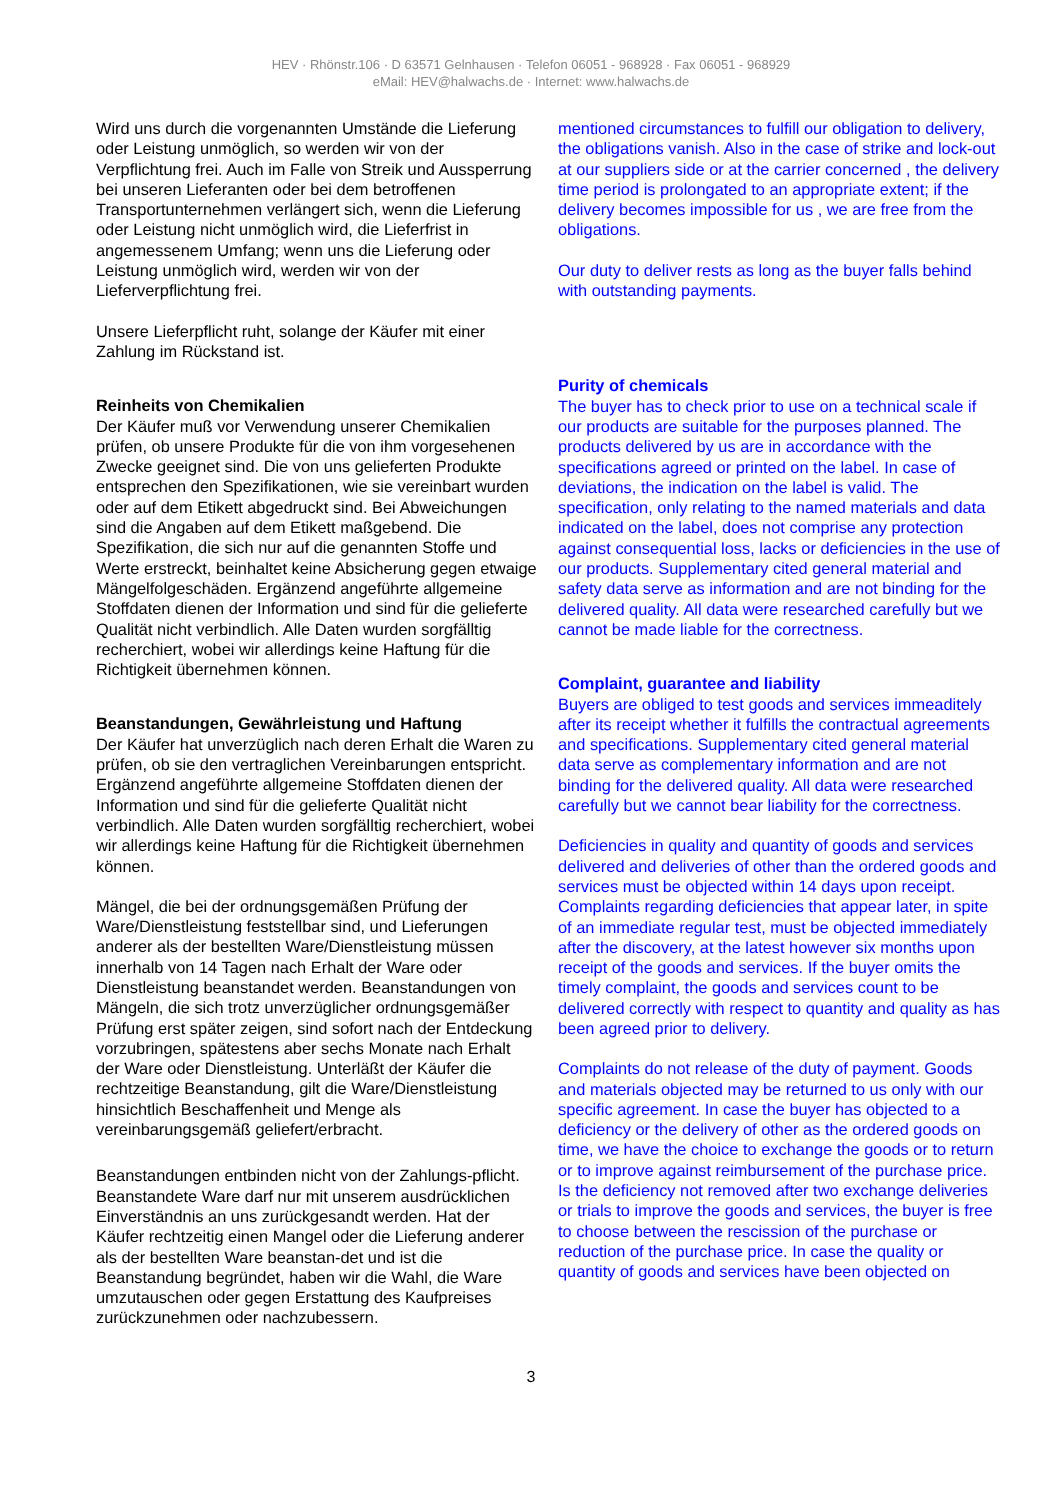HEV · Rhönstr.106 · D 63571 Gelnhausen · Telefon 06051 - 968928 · Fax 06051 - 968929
eMail: HEV@halwachs.de · Internet: www.halwachs.de
Wird uns durch die vorgenannten Umstände die Lieferung oder Leistung unmöglich, so werden wir von der Verpflichtung frei. Auch im Falle von Streik und Aussperrung bei unseren Lieferanten oder bei dem betroffenen Transportunternehmen verlängert sich, wenn die Lieferung oder Leistung nicht unmöglich wird, die Lieferfrist in angemessenem Umfang; wenn uns die Lieferung oder Leistung unmöglich wird, werden wir von der Lieferverpflichtung frei.
Unsere Lieferpflicht ruht, solange der Käufer mit einer Zahlung im Rückstand ist.
Reinheits von Chemikalien
Der Käufer muß vor Verwendung unserer Chemikalien prüfen, ob unsere Produkte für die von ihm vorgesehenen Zwecke geeignet sind. Die von uns gelieferten Produkte entsprechen den Spezifikationen, wie sie vereinbart wurden oder auf dem Etikett abgedruckt sind. Bei Abweichungen sind die Angaben auf dem Etikett maßgebend. Die Spezifikation, die sich nur auf die genannten Stoffe und Werte erstreckt, beinhaltet keine Absicherung gegen etwaige Mängelfolgeschäden. Ergänzend angeführte allgemeine Stoffdaten dienen der Information und sind für die gelieferte Qualität nicht verbindlich. Alle Daten wurden sorgfälltig recherchiert, wobei wir allerdings keine Haftung für die Richtigkeit übernehmen können.
Beanstandungen, Gewährleistung und Haftung
Der Käufer hat unverzüglich nach deren Erhalt die Waren zu prüfen, ob sie den vertraglichen Vereinbarungen entspricht.
Ergänzend angeführte allgemeine Stoffdaten dienen der Information und sind für die gelieferte Qualität nicht verbindlich. Alle Daten wurden sorgfälltig recherchiert, wobei wir allerdings keine Haftung für die Richtigkeit übernehmen können.
Mängel, die bei der ordnungsgemäßen Prüfung der Ware/Dienstleistung feststellbar sind, und Lieferungen anderer als der bestellten Ware/Dienstleistung müssen innerhalb von 14 Tagen nach Erhalt der Ware oder Dienstleistung beanstandet werden. Beanstandungen von Mängeln, die sich trotz unverzüglicher ordnungsgemäßer Prüfung erst später zeigen, sind sofort nach der Entdeckung vorzubringen, spätestens aber sechs Monate nach Erhalt der Ware oder Dienstleistung. Unterläßt der Käufer die rechtzeitige Beanstandung, gilt die Ware/Dienstleistung hinsichtlich Beschaffenheit und Menge als vereinbarungsgemäß geliefert/erbracht.
Beanstandungen entbinden nicht von der Zahlungs-pflicht. Beanstandete Ware darf nur mit unserem ausdrücklichen Einverständnis an uns zurückgesandt werden. Hat der Käufer rechtzeitig einen Mangel oder die Lieferung anderer als der bestellten Ware beanstan-det und ist die Beanstandung begründet, haben wir die Wahl, die Ware umzutauschen oder gegen Erstattung des Kaufpreises zurückzunehmen oder nachzubessern.
mentioned circumstances to fulfill our obligation to delivery, the obligations vanish. Also in the case of strike and lock-out at our suppliers side or at the carrier concerned , the delivery time period is prolongated to an appropriate extent; if the delivery becomes impossible for us , we are free from the obligations.
Our duty to deliver rests as long as the buyer falls behind with outstanding payments.
Purity of chemicals
The buyer has to check prior to use on a technical scale if our products are suitable for the purposes planned. The products delivered by us are in accordance with the specifications agreed or printed on the label. In case of deviations, the indication on the label is valid. The specification, only relating to the named materials and data indicated on the label, does not comprise any protection against consequential loss, lacks or deficiencies in the use of our products. Supplementary cited general material and safety data serve as information and are not binding for the delivered quality. All data were researched carefully but we cannot be made liable for the correctness.
Complaint, guarantee and liability
Buyers are obliged to test goods and services immeaditely after its receipt whether it fulfills the contractual agreements and specifications. Supplementary cited general material data serve as complementary information and are not binding for the delivered quality. All data were researched carefully but we cannot bear liability for the correctness.
Deficiencies in quality and quantity of goods and services delivered and deliveries of other than the ordered goods and services must be objected within 14 days upon receipt. Complaints regarding deficiencies that appear later, in spite of an immediate regular test, must be objected immediately after the discovery, at the latest however six months upon receipt of the goods and services. If the buyer omits the timely complaint, the goods and services count to be delivered correctly with respect to quantity and quality as has been agreed prior to delivery.
Complaints do not release of the duty of payment. Goods and materials objected may be returned to us only with our specific agreement. In case the buyer has objected to a deficiency or the delivery of other as the ordered goods on time, we have the choice to exchange the goods or to return or to improve against reimbursement of the purchase price. Is the deficiency not removed after two exchange deliveries or trials to improve the goods and services, the buyer is free to choose between the rescission of the purchase or reduction of the purchase price. In case the quality or quantity of goods and services have been objected on
3